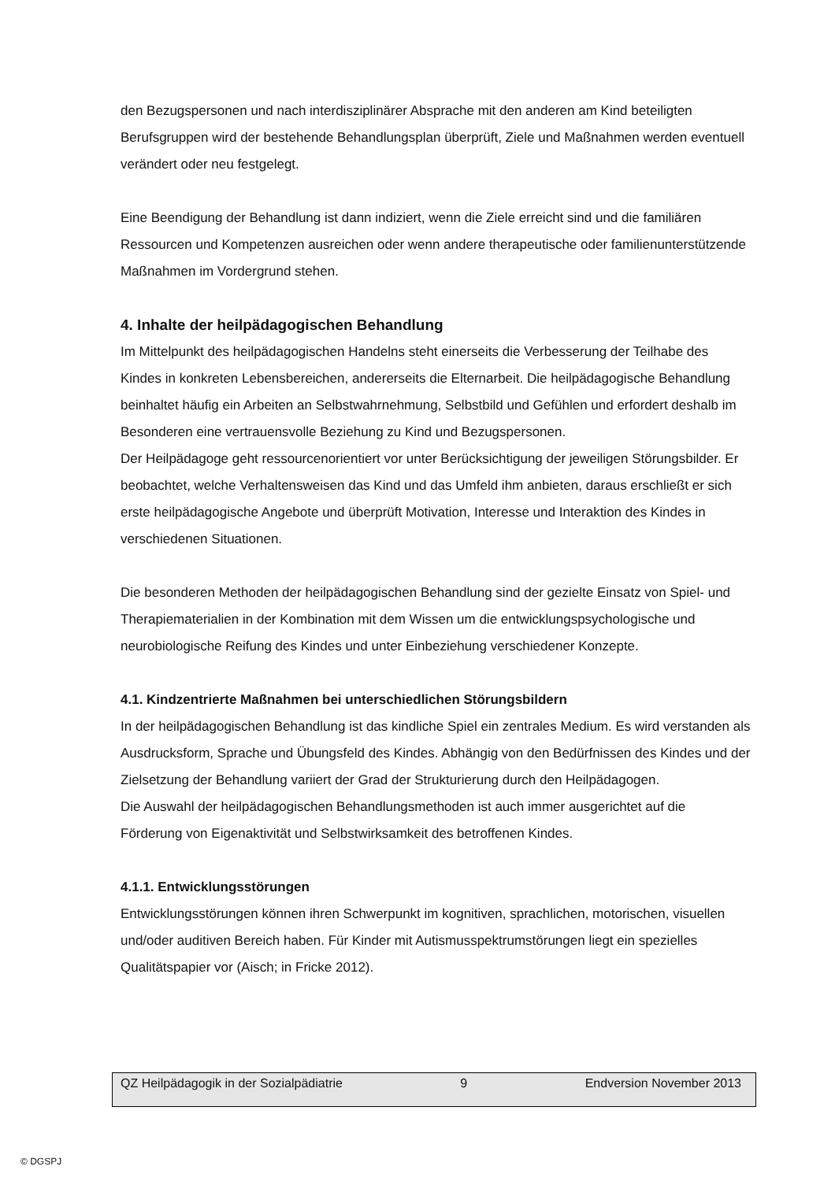den Bezugspersonen und nach interdisziplinärer Absprache mit den anderen am Kind beteiligten Berufsgruppen wird der bestehende Behandlungsplan überprüft, Ziele und Maßnahmen werden eventuell verändert oder neu festgelegt.
Eine Beendigung der Behandlung ist dann indiziert, wenn die Ziele erreicht sind und die familiären Ressourcen und Kompetenzen ausreichen oder wenn andere therapeutische oder familienunterstützende Maßnahmen im Vordergrund stehen.
4. Inhalte der heilpädagogischen Behandlung
Im Mittelpunkt des heilpädagogischen Handelns steht einerseits die Verbesserung der Teilhabe des Kindes in konkreten Lebensbereichen, andererseits die Elternarbeit. Die heilpädagogische Behandlung beinhaltet häufig ein Arbeiten an Selbstwahrnehmung, Selbstbild und Gefühlen und erfordert deshalb im Besonderen eine vertrauensvolle Beziehung zu Kind und Bezugspersonen.
Der Heilpädagoge geht ressourcenorientiert vor unter Berücksichtigung der jeweiligen Störungsbilder. Er beobachtet, welche Verhaltensweisen das Kind und das Umfeld ihm anbieten, daraus erschließt er sich erste heilpädagogische Angebote und überprüft Motivation, Interesse und Interaktion des Kindes in verschiedenen Situationen.
Die besonderen Methoden der heilpädagogischen Behandlung sind der gezielte Einsatz von Spiel- und Therapiematerialien in der Kombination mit dem Wissen um die entwicklungspsychologische und neurobiologische Reifung des Kindes und unter Einbeziehung verschiedener Konzepte.
4.1. Kindzentrierte Maßnahmen bei unterschiedlichen Störungsbildern
In der heilpädagogischen Behandlung ist das kindliche Spiel ein zentrales Medium. Es wird verstanden als Ausdrucksform, Sprache und Übungsfeld des Kindes. Abhängig von den Bedürfnissen des Kindes und der Zielsetzung der Behandlung variiert der Grad der Strukturierung durch den Heilpädagogen.
Die Auswahl der heilpädagogischen Behandlungsmethoden ist auch immer ausgerichtet auf die Förderung von Eigenaktivität und Selbstwirksamkeit des betroffenen Kindes.
4.1.1. Entwicklungsstörungen
Entwicklungsstörungen können ihren Schwerpunkt im kognitiven, sprachlichen, motorischen, visuellen und/oder auditiven Bereich haben. Für Kinder mit Autismusspektrumstörungen liegt ein spezielles Qualitätspapier vor (Aisch; in Fricke 2012).
QZ Heilpädagogik in der Sozialpädiatrie 9 Endversion November 2013
© DGSPJ